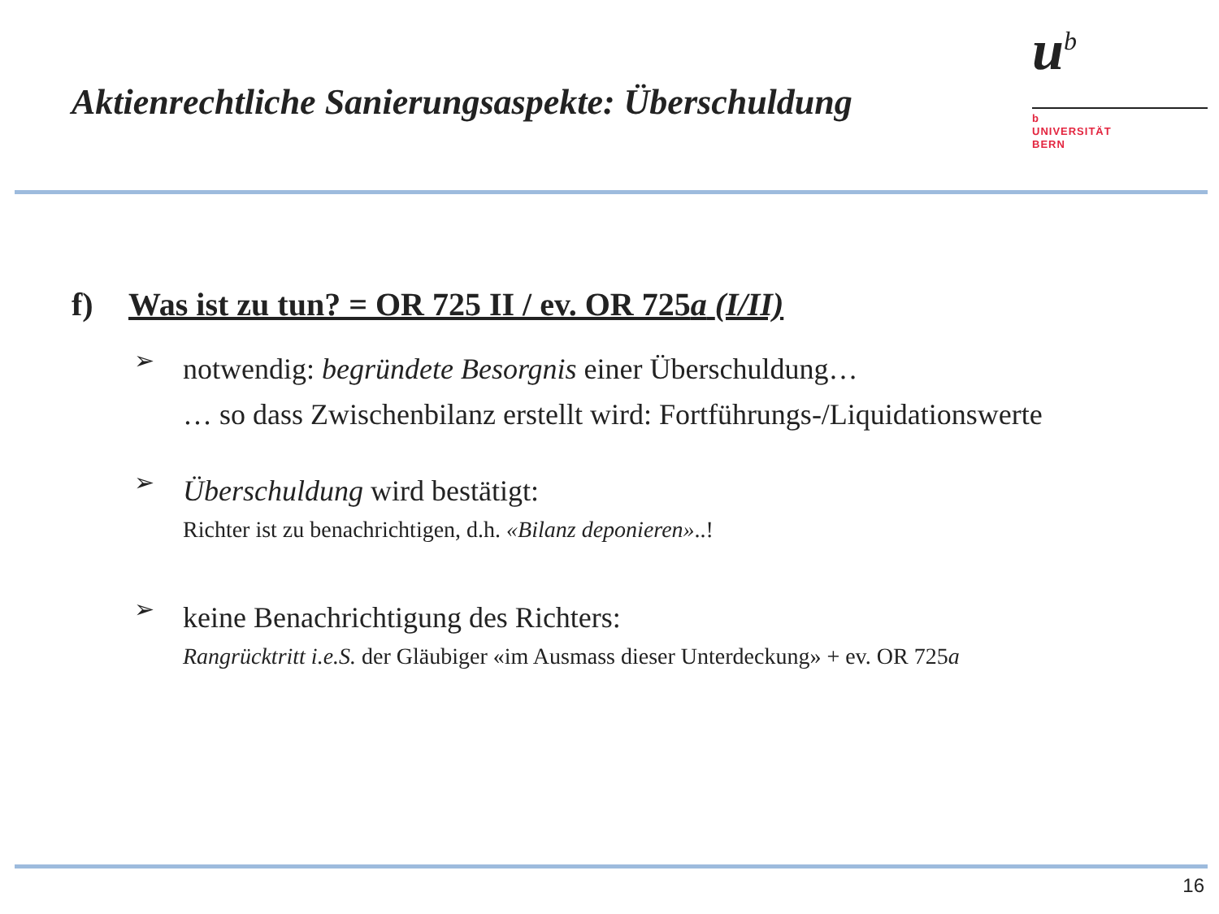Aktienrechtliche Sanierungsaspekte: Überschuldung
u<sup>b</sup>
b
UNIVERSITÄT
BERN
f) Was ist zu tun? = OR 725 II / ev. OR 725a (I/II)
➢
notwendig: begründete Besorgnis einer Überschuldung…
… so dass Zwischenbilanz erstellt wird: Fortführungs-/Liquidationswerte
➢
Überschuldung wird bestätigt:
Richter ist zu benachrichtigen, d.h. «Bilanz deponieren»..!
➢
keine Benachrichtigung des Richters:
Rangrücktritt i.e.S. der Gläubiger «im Ausmass dieser Unterdeckung» + ev. OR 725a
16